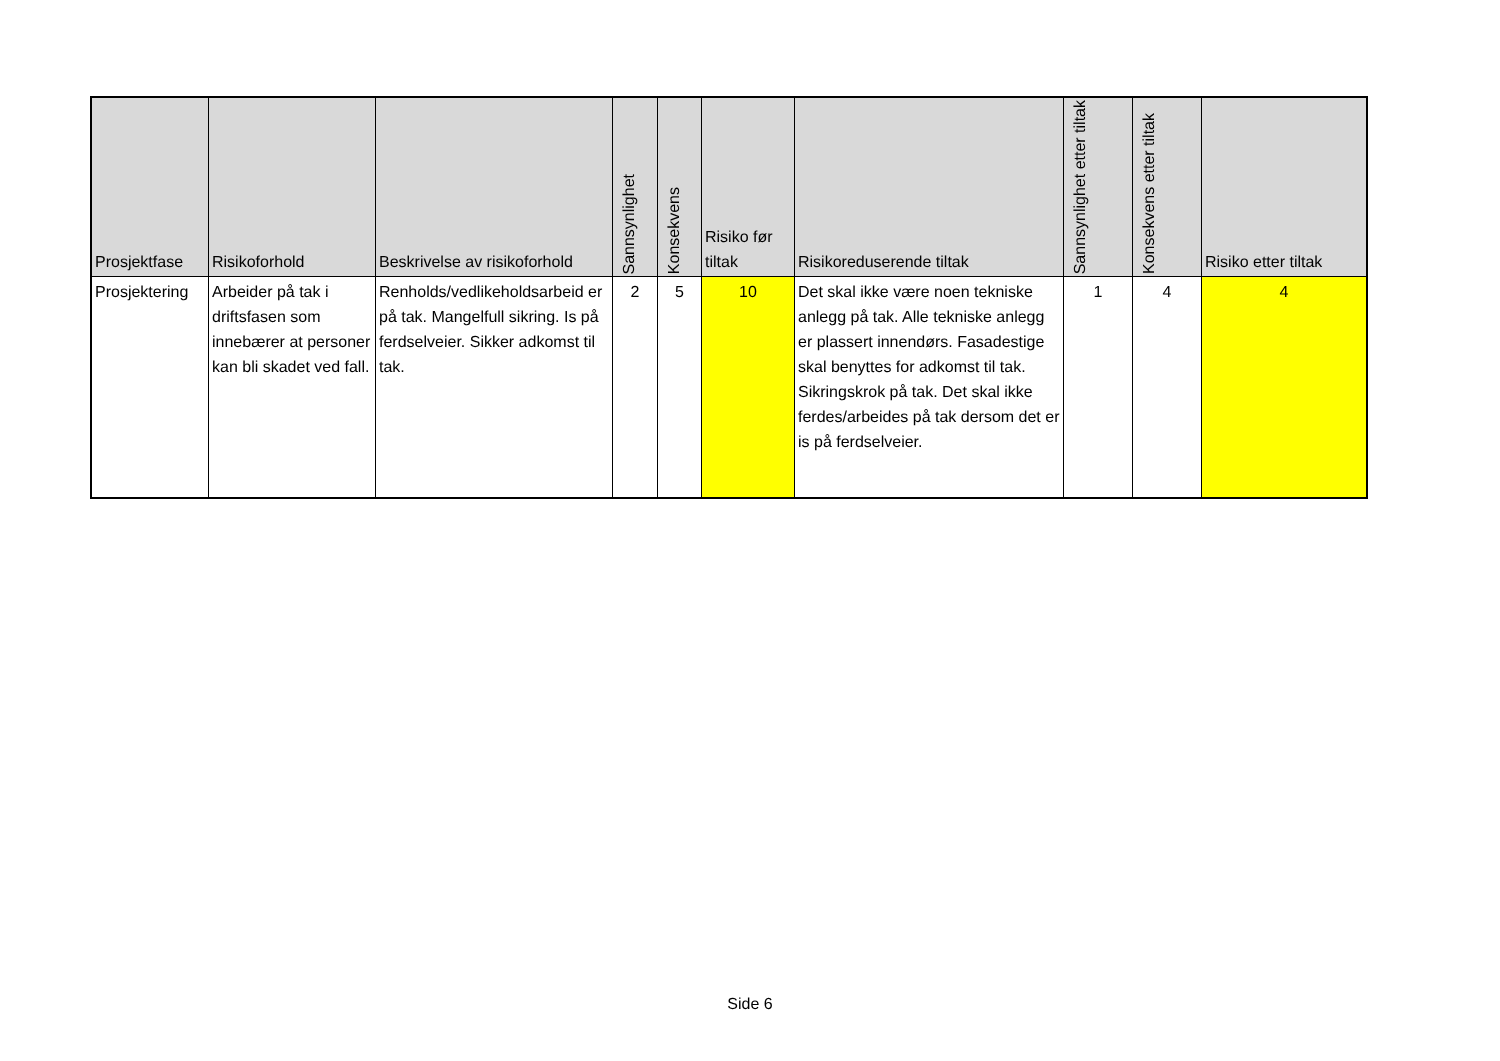| Prosjektfase | Risikoforhold | Beskrivelse av risikoforhold | Sannsynlighet | Konsekvens | Risiko før tiltak | Risikoreduserende tiltak | Sannsynlighet etter tiltak | Konsekvens etter tiltak | Risiko etter tiltak |
| --- | --- | --- | --- | --- | --- | --- | --- | --- | --- |
| Prosjektering | Arbeider på tak i driftsfasen som innebærer at personer kan bli skadet ved fall. | Renholds/vedlikeholdsarbeid er på tak. Mangelfull sikring. Is på ferdselveier. Sikker adkomst til tak. | 2 | 5 | 10 | Det skal ikke være noen tekniske anlegg på tak. Alle tekniske anlegg er plassert innendørs. Fasadestige skal benyttes for adkomst til tak. Sikringskrok på tak. Det skal ikke ferdes/arbeides på tak dersom det er is på ferdselveier. | 1 | 4 | 4 |
Side 6